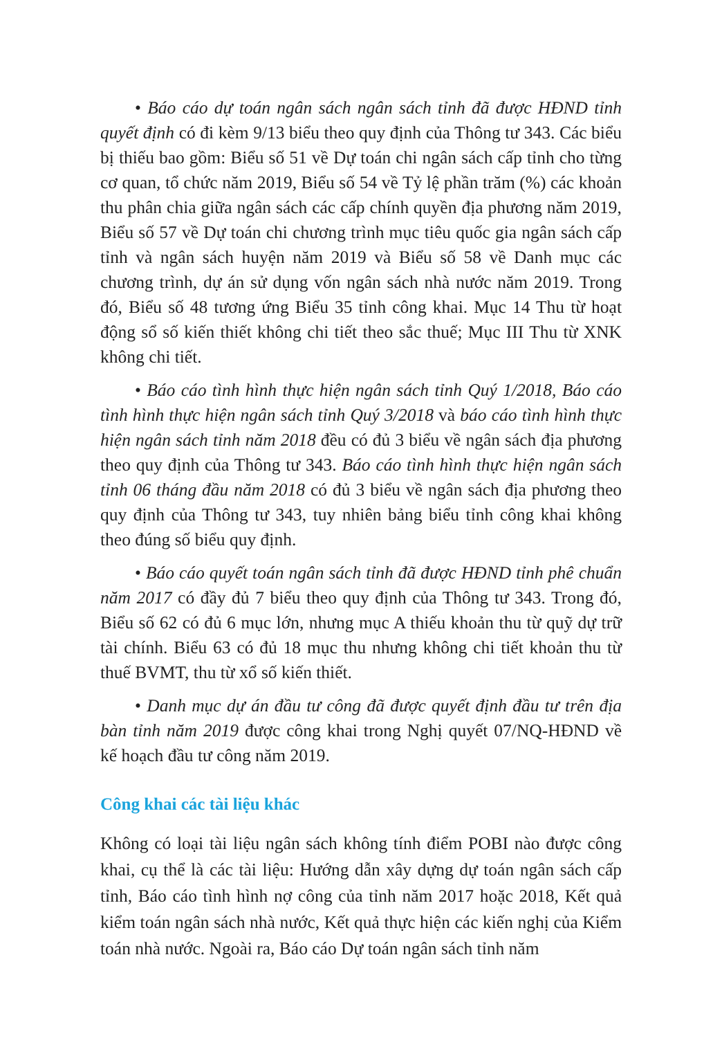• Báo cáo dự toán ngân sách ngân sách tỉnh đã được HĐND tỉnh quyết định có đi kèm 9/13 biểu theo quy định của Thông tư 343. Các biểu bị thiếu bao gồm: Biểu số 51 về Dự toán chi ngân sách cấp tỉnh cho từng cơ quan, tổ chức năm 2019, Biểu số 54 về Tỷ lệ phần trăm (%) các khoản thu phân chia giữa ngân sách các cấp chính quyền địa phương năm 2019, Biểu số 57 về Dự toán chi chương trình mục tiêu quốc gia ngân sách cấp tỉnh và ngân sách huyện năm 2019 và Biểu số 58 về Danh mục các chương trình, dự án sử dụng vốn ngân sách nhà nước năm 2019. Trong đó, Biểu số 48 tương ứng Biểu 35 tỉnh công khai. Mục 14 Thu từ hoạt động sổ số kiến thiết không chi tiết theo sắc thuế; Mục III Thu từ XNK không chi tiết.
• Báo cáo tình hình thực hiện ngân sách tỉnh Quý 1/2018, Báo cáo tình hình thực hiện ngân sách tỉnh Quý 3/2018 và báo cáo tình hình thực hiện ngân sách tỉnh năm 2018 đều có đủ 3 biểu về ngân sách địa phương theo quy định của Thông tư 343. Báo cáo tình hình thực hiện ngân sách tỉnh 06 tháng đầu năm 2018 có đủ 3 biểu về ngân sách địa phương theo quy định của Thông tư 343, tuy nhiên bảng biểu tỉnh công khai không theo đúng số biểu quy định.
• Báo cáo quyết toán ngân sách tỉnh đã được HĐND tỉnh phê chuẩn năm 2017 có đầy đủ 7 biểu theo quy định của Thông tư 343. Trong đó, Biểu số 62 có đủ 6 mục lớn, nhưng mục A thiếu khoản thu từ quỹ dự trữ tài chính. Biểu 63 có đủ 18 mục thu nhưng không chi tiết khoản thu từ thuế BVMT, thu từ xổ số kiến thiết.
• Danh mục dự án đầu tư công đã được quyết định đầu tư trên địa bàn tỉnh năm 2019 được công khai trong Nghị quyết 07/NQ-HĐND về kế hoạch đầu tư công năm 2019.
Công khai các tài liệu khác
Không có loại tài liệu ngân sách không tính điểm POBI nào được công khai, cụ thể là các tài liệu: Hướng dẫn xây dựng dự toán ngân sách cấp tỉnh, Báo cáo tình hình nợ công của tỉnh năm 2017 hoặc 2018, Kết quả kiểm toán ngân sách nhà nước, Kết quả thực hiện các kiến nghị của Kiểm toán nhà nước. Ngoài ra, Báo cáo Dự toán ngân sách tỉnh năm